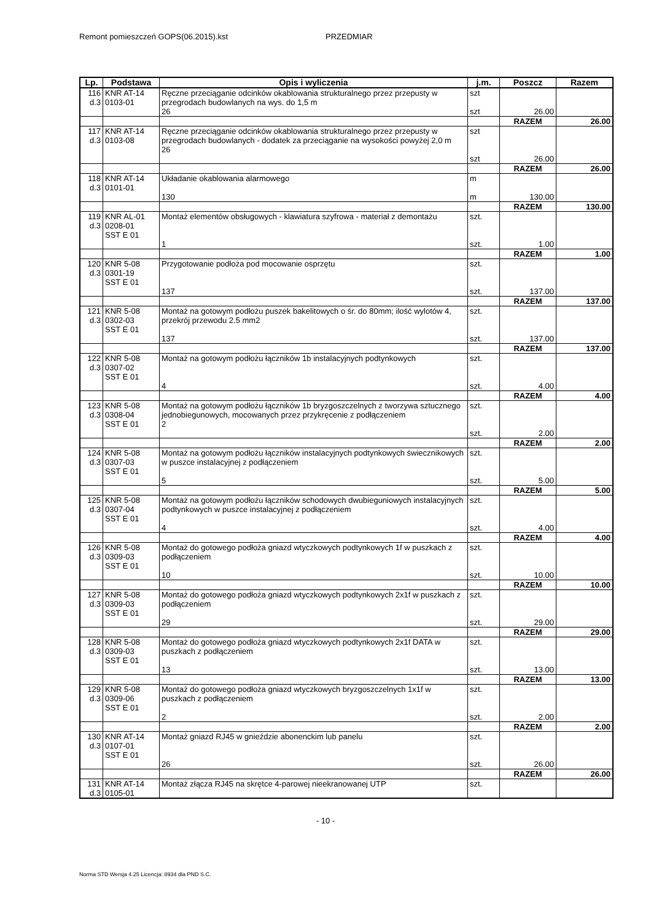Remont pomieszczeń GOPS(06.2015).kst PRZEDMIAR
| Lp. | Podstawa | Opis i wyliczenia | j.m. | Poszcz | Razem |
| --- | --- | --- | --- | --- | --- |
| 116 d.3 | KNR AT-14 0103-01 | Ręczne przeciąganie odcinków okablowania strukturalnego przez przepusty w przegrodach budowlanych na wys. do 1,5 m 26 | szt szt | 26.00 | |
| | | | | RAZEM | 26.00 |
| 117 d.3 | KNR AT-14 0103-08 | Ręczne przeciąganie odcinków okablowania strukturalnego przez przepusty w przegrodach budowlanych - dodatek za przeciąganie na wysokości powyżej 2,0 m 26 | szt szt | 26.00 | |
| | | | | RAZEM | 26.00 |
| 118 d.3 | KNR AT-14 0101-01 | Układanie okablowania alarmowego 130 | m m | 130.00 | |
| | | | | RAZEM | 130.00 |
| 119 d.3 | KNR AL-01 0208-01 SST E 01 | Montaż elementów obsługowych - klawiatura szyfrowa - materiał z demontażu 1 | szt. szt. | 1.00 | |
| | | | | RAZEM | 1.00 |
| 120 d.3 | KNR 5-08 0301-19 SST E 01 | Przygotowanie podłoża pod mocowanie osprzętu 137 | szt. szt. | 137.00 | |
| | | | | RAZEM | 137.00 |
| 121 d.3 | KNR 5-08 0302-03 SST E 01 | Montaż na gotowym podłożu puszek bakelitowych o śr. do 80mm; ilość wylotów 4, przekrój przewodu 2.5 mm2 137 | szt. szt. | 137.00 | |
| | | | | RAZEM | 137.00 |
| 122 d.3 | KNR 5-08 0307-02 SST E 01 | Montaż na gotowym podłożu łączników 1b instalacyjnych podtynkowych 4 | szt. szt. | 4.00 | |
| | | | | RAZEM | 4.00 |
| 123 d.3 | KNR 5-08 0308-04 SST E 01 | Montaż na gotowym podłożu łączników 1b bryzgoszczelnych z tworzywa sztucznego jednobiegunowych, mocowanych przez przykręcenie z podłączeniem 2 | szt. szt. | 2.00 | |
| | | | | RAZEM | 2.00 |
| 124 d.3 | KNR 5-08 0307-03 SST E 01 | Montaż na gotowym podłożu łączników instalacyjnych podtynkowych świecznikowych w puszce instalacyjnej z podłączeniem 5 | szt. szt. | 5.00 | |
| | | | | RAZEM | 5.00 |
| 125 d.3 | KNR 5-08 0307-04 SST E 01 | Montaż na gotowym podłożu łączników schodowych dwubieguniowych instalacyjnych podtynkowych w puszce instalacyjnej z podłączeniem 4 | szt. szt. | 4.00 | |
| | | | | RAZEM | 4.00 |
| 126 d.3 | KNR 5-08 0309-03 SST E 01 | Montaż do gotowego podłoża gniazd wtyczkowych podtynkowych 1f w puszkach z podłączeniem 10 | szt. szt. | 10.00 | |
| | | | | RAZEM | 10.00 |
| 127 d.3 | KNR 5-08 0309-03 SST E 01 | Montaż do gotowego podłoża gniazd wtyczkowych podtynkowych 2x1f w puszkach z podłączeniem 29 | szt. szt. | 29.00 | |
| | | | | RAZEM | 29.00 |
| 128 d.3 | KNR 5-08 0309-03 SST E 01 | Montaż do gotowego podłoża gniazd wtyczkowych podtynkowych 2x1f DATA w puszkach z podłączeniem 13 | szt. szt. | 13.00 | |
| | | | | RAZEM | 13.00 |
| 129 d.3 | KNR 5-08 0309-06 SST E 01 | Montaż do gotowego podłoża gniazd wtyczkowych bryzgoszczelnych 1x1f w puszkach z podłączeniem 2 | szt. szt. | 2.00 | |
| | | | | RAZEM | 2.00 |
| 130 d.3 | KNR AT-14 0107-01 SST E 01 | Montaż gniazd RJ45 w gnieździe abonenckim lub panelu 26 | szt. szt. | 26.00 | |
| | | | | RAZEM | 26.00 |
| 131 d.3 | KNR AT-14 0105-01 | Montaż złącza RJ45 na skrętce 4-parowej nieekranowanej UTP | szt. | | |
- 10 -
Norma STD Wersja 4.25 Licencja: 8934 dla PND S.C.